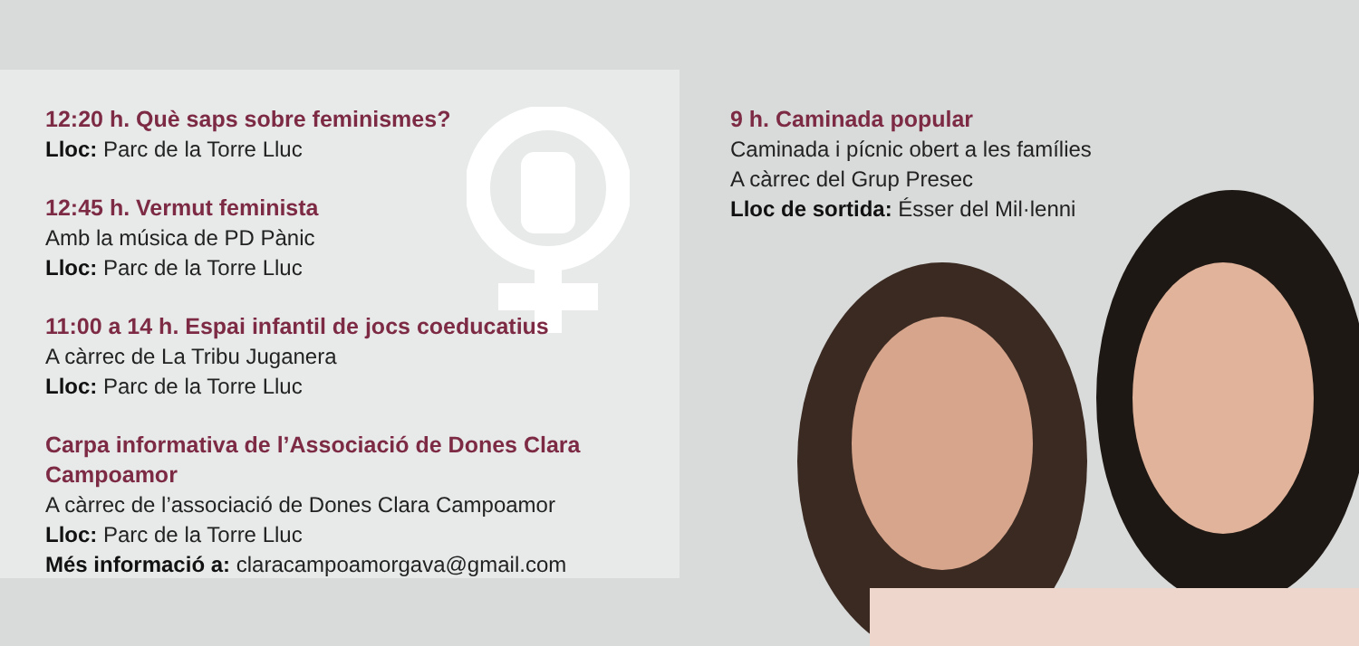12:20 h. Què saps sobre feminismes?
Lloc: Parc de la Torre Lluc
12:45 h. Vermut feminista
Amb la música de PD Pànic
Lloc: Parc de la Torre Lluc
11:00 a 14 h. Espai infantil de jocs coeducatius
A càrrec de La Tribu Juganera
Lloc: Parc de la Torre Lluc
Carpa informativa de l’Associació de Dones Clara Campoamor
A càrrec de l’associació de Dones Clara Campoamor
Lloc: Parc de la Torre Lluc
Més informació a: claracampoamorgava@gmail.com
9 h. Caminada popular
Caminada i pícnic obert a les famílies
A càrrec del Grup Presec
Lloc de sortida: Ésser del Mil·lenni